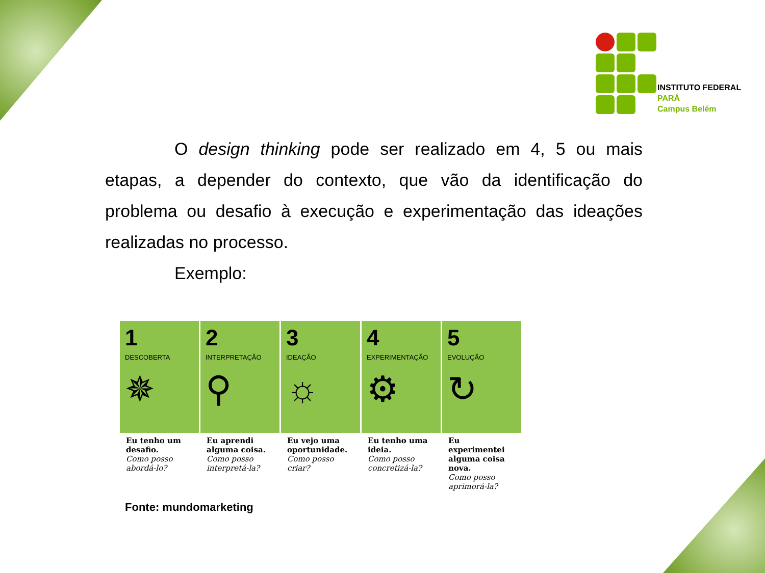INSTITUTO FEDERAL
PARÁ
Campus Belém
O design thinking pode ser realizado em 4, 5 ou mais etapas, a depender do contexto, que vão da identificação do problema ou desafio à execução e experimentação das ideações realizadas no processo.
Exemplo:
1
DESCOBERTA
✵
Eu tenho um desafio.
Como posso abordá-lo?
2
INTERPRETAÇÃO
⚲
Eu aprendi alguma coisa.
Como posso interpretá-la?
3
IDEAÇÃO
☼
Eu vejo uma oportunidade.
Como posso criar?
4
EXPERIMENTAÇÃO
⚙
Eu tenho uma ideia.
Como posso concretizá-la?
5
EVOLUÇÃO
↻
Eu experimentei alguma coisa nova.
Como posso aprimorá-la?
Fonte: mundomarketing